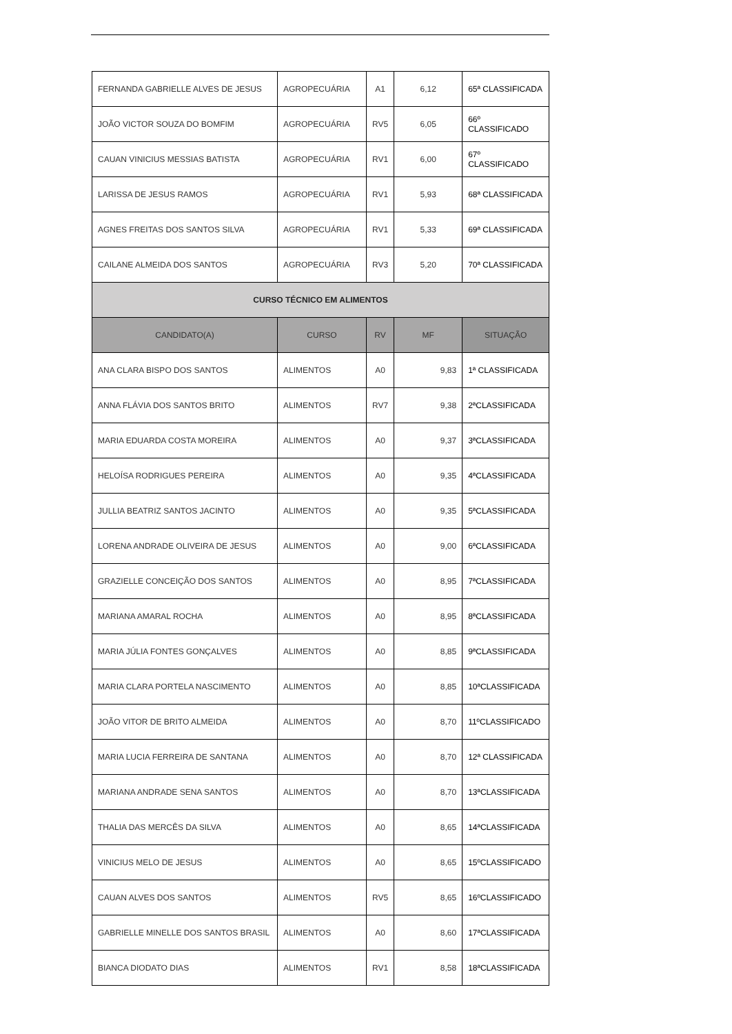| FERNANDA GABRIELLE ALVES DE JESUS | AGROPECUÁRIA | A1 | 6,12 | 65ª CLASSIFICADA |
| JOÃO VICTOR SOUZA DO BOMFIM | AGROPECUÁRIA | RV5 | 6,05 | 66º CLASSIFICADO |
| CAUAN VINICIUS MESSIAS BATISTA | AGROPECUÁRIA | RV1 | 6,00 | 67º CLASSIFICADO |
| LARISSA DE JESUS RAMOS | AGROPECUÁRIA | RV1 | 5,93 | 68ª CLASSIFICADA |
| AGNES FREITAS DOS SANTOS SILVA | AGROPECUÁRIA | RV1 | 5,33 | 69ª CLASSIFICADA |
| CAILANE ALMEIDA DOS SANTOS | AGROPECUÁRIA | RV3 | 5,20 | 70ª CLASSIFICADA |
| CURSO TÉCNICO EM ALIMENTOS | | | | |
| CANDIDATO(A) | CURSO | RV | MF | SITUAÇÃO |
| ANA CLARA BISPO DOS SANTOS | ALIMENTOS | A0 | 9,83 | 1ª CLASSIFICADA |
| ANNA FLÁVIA DOS SANTOS BRITO | ALIMENTOS | RV7 | 9,38 | 2ªCLASSIFICADA |
| MARIA EDUARDA COSTA MOREIRA | ALIMENTOS | A0 | 9,37 | 3ªCLASSIFICADA |
| HELOÍSA RODRIGUES PEREIRA | ALIMENTOS | A0 | 9,35 | 4ªCLASSIFICADA |
| JULLIA BEATRIZ SANTOS JACINTO | ALIMENTOS | A0 | 9,35 | 5ªCLASSIFICADA |
| LORENA ANDRADE OLIVEIRA DE JESUS | ALIMENTOS | A0 | 9,00 | 6ªCLASSIFICADA |
| GRAZIELLE CONCEIÇÃO DOS SANTOS | ALIMENTOS | A0 | 8,95 | 7ªCLASSIFICADA |
| MARIANA AMARAL ROCHA | ALIMENTOS | A0 | 8,95 | 8ªCLASSIFICADA |
| MARIA JÚLIA FONTES GONÇALVES | ALIMENTOS | A0 | 8,85 | 9ªCLASSIFICADA |
| MARIA CLARA PORTELA NASCIMENTO | ALIMENTOS | A0 | 8,85 | 10ªCLASSIFICADA |
| JOÃO VITOR DE BRITO ALMEIDA | ALIMENTOS | A0 | 8,70 | 11ºCLASSIFICADO |
| MARIA LUCIA FERREIRA DE SANTANA | ALIMENTOS | A0 | 8,70 | 12ª CLASSIFICADA |
| MARIANA ANDRADE SENA SANTOS | ALIMENTOS | A0 | 8,70 | 13ªCLASSIFICADA |
| THALIA DAS MERCÊS DA SILVA | ALIMENTOS | A0 | 8,65 | 14ªCLASSIFICADA |
| VINICIUS MELO DE JESUS | ALIMENTOS | A0 | 8,65 | 15ºCLASSIFICADO |
| CAUAN ALVES DOS SANTOS | ALIMENTOS | RV5 | 8,65 | 16ºCLASSIFICADO |
| GABRIELLE MINELLE DOS SANTOS BRASIL | ALIMENTOS | A0 | 8,60 | 17ªCLASSIFICADA |
| BIANCA DIODATO DIAS | ALIMENTOS | RV1 | 8,58 | 18ªCLASSIFICADA |